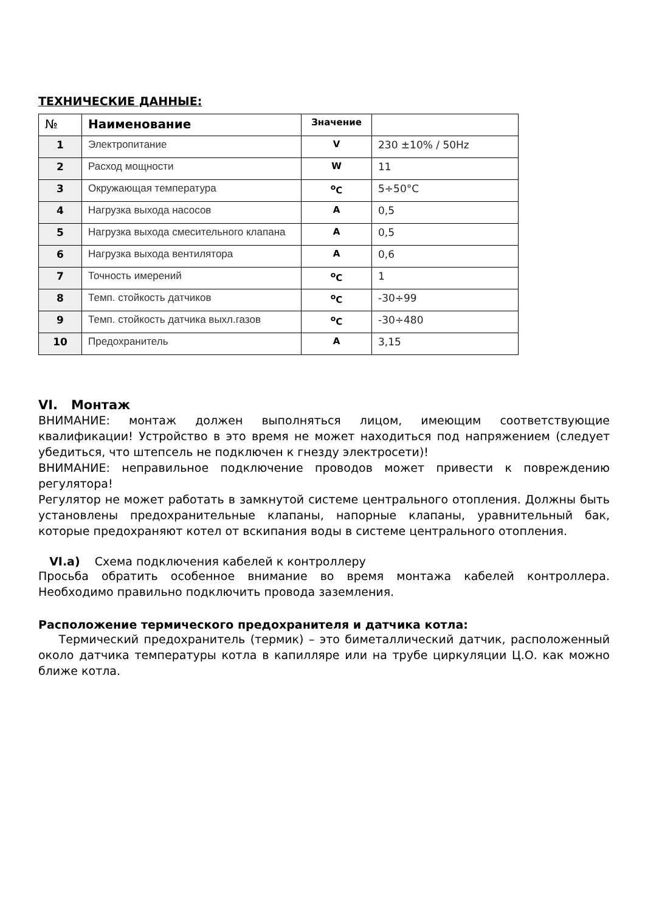ТЕХНИЧЕСКИЕ ДАННЫЕ:
| № | Наименование | Значение | |
| --- | --- | --- | --- |
| 1 | Электропитание | V | 230 ±10% / 50Hz |
| 2 | Расход мощности | W | 11 |
| 3 | Окружающая температура | <sup>o</sup> C | 5÷50°C |
| 4 | Нагрузка выхода насосов | A | 0,5 |
| 5 | Нагрузка выхода смесительного клапана | A | 0,5 |
| 6 | Нагрузка выхода вентилятора | A | 0,6 |
| 7 | Точность имерений | <sup>o</sup> C | 1 |
| 8 | Темп. стойкость датчиков | <sup>o</sup> C | -30÷99 |
| 9 | Темп. стойкость датчика выхл.газов | <sup>o</sup> C | -30÷480 |
| 10 | Предохранитель | A | 3,15 |
VI. Монтаж
ВНИМАНИЕ: монтаж должен выполняться лицом, имеющим соответствующие квалификации! Устройство в это время не может находиться под напряжением (следует убедиться, что штепсель не подключен к гнезду электросети)!
ВНИМАНИЕ: неправильное подключение проводов может привести к повреждению регулятора!
Регулятор не может работать в замкнутой системе центрального отопления. Должны быть установлены предохранительные клапаны, напорные клапаны, уравнительный бак, которые предохраняют котел от вскипания воды в системе центрального отопления.
VI.a) Схема подключения кабелей к контроллеру
Просьба обратить особенное внимание во время монтажа кабелей контроллера. Необходимо правильно подключить провода заземления.
Расположение термического предохранителя и датчика котла:
Термический предохранитель (термик) – это биметаллический датчик, расположенный около датчика температуры котла в капилляре или на трубе циркуляции Ц.О. как можно ближе котла.